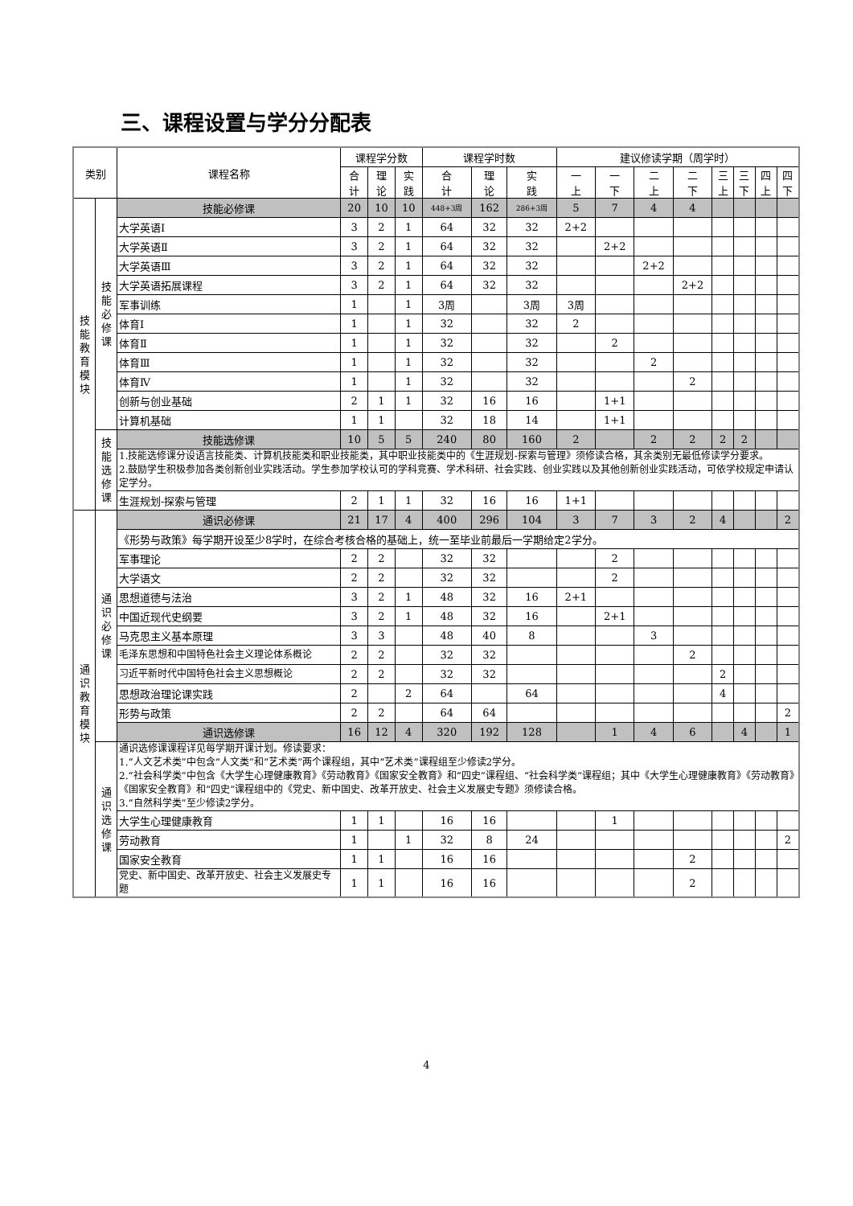三、课程设置与学分分配表
| 类别 | | 课程名称 | 课程学分数 | | | 课程学时数 | | | 建议修读学期（周学时） | | | | | | | |
| --- | --- | --- | --- | --- | --- | --- | --- | --- | --- | --- | --- | --- | --- | --- | --- | --- |
| | | | 合 计 | 理 论 | 实 践 | 合 计 | 理 论 | 实 践 | 一 上 | 一 下 | 二 上 | 二 下 | 三 上 | 三 下 | 四 上 | 四 下 |
| 技 能 教 育 模 块 | 技 能 必 修 课 | 技能必修课 | 20 | 10 | 10 | 448+3周 | 162 | 286+3周 | 5 | 7 | 4 | 4 | | | | |
| | | 大学英语Ⅰ | 3 | 2 | 1 | 64 | 32 | 32 | 2+2 | | | | | | | |
| | | 大学英语Ⅱ | 3 | 2 | 1 | 64 | 32 | 32 | | 2+2 | | | | | | |
| | | 大学英语Ⅲ | 3 | 2 | 1 | 64 | 32 | 32 | | | 2+2 | | | | | |
| | | 大学英语拓展课程 | 3 | 2 | 1 | 64 | 32 | 32 | | | | 2+2 | | | | |
| | | 军事训练 | 1 | | 1 | 3周 | | 3周 | 3周 | | | | | | | |
| | | 体育Ⅰ | 1 | | 1 | 32 | | 32 | 2 | | | | | | | |
| | | 体育Ⅱ | 1 | | 1 | 32 | | 32 | | 2 | | | | | | |
| | | 体育Ⅲ | 1 | | 1 | 32 | | 32 | | | 2 | | | | | |
| | | 体育Ⅳ | 1 | | 1 | 32 | | 32 | | | | 2 | | | | |
| | | 创新与创业基础 | 2 | 1 | 1 | 32 | 16 | 16 | | 1+1 | | | | | | |
| | | 计算机基础 | 1 | 1 | | 32 | 18 | 14 | | 1+1 | | | | | | |
| | 技 能 选 修 课 | 技能选修课 | 10 | 5 | 5 | 240 | 80 | 160 | 2 | | 2 | 2 | 2 | 2 | | |
| | | 1.技能选修课分设语言技能类、计算机技能类和职业技能类，其中职业技能类中的《生涯规划-探索与管理》须修读合格，其余类别无最低修读学分要求。 2.鼓励学生积极参加各类创新创业实践活动。学生参加学校认可的学科竞赛、学术科研、社会实践、创业实践以及其他创新创业实践活动，可依学校规定申请认定学分。 | | | | | | | | | | | | | | |
| | | 生涯规划-探索与管理 | 2 | 1 | 1 | 32 | 16 | 16 | 1+1 | | | | | | | |
| 通 识 教 育 模 块 | 通 识 必 修 课 | 通识必修课 | 21 | 17 | 4 | 400 | 296 | 104 | 3 | 7 | 3 | 2 | 4 | | | 2 |
| | | 《形势与政策》每学期开设至少8学时，在综合考核合格的基础上，统一至毕业前最后一学期给定2学分。 | | | | | | | | | | | | | | |
| | | 军事理论 | 2 | 2 | | 32 | 32 | | | 2 | | | | | | |
| | | 大学语文 | 2 | 2 | | 32 | 32 | | | 2 | | | | | | |
| | | 思想道德与法治 | 3 | 2 | 1 | 48 | 32 | 16 | 2+1 | | | | | | | |
| | | 中国近现代史纲要 | 3 | 2 | 1 | 48 | 32 | 16 | | 2+1 | | | | | | |
| | | 马克思主义基本原理 | 3 | 3 | | 48 | 40 | 8 | | | 3 | | | | | |
| | | 毛泽东思想和中国特色社会主义理论体系概论 | 2 | 2 | | 32 | 32 | | | | | 2 | | | | |
| | | 习近平新时代中国特色社会主义思想概论 | 2 | 2 | | 32 | 32 | | | | | | 2 | | | |
| | | 思想政治理论课实践 | 2 | | 2 | 64 | | 64 | | | | | 4 | | | |
| | | 形势与政策 | 2 | 2 | | 64 | 64 | | | | | | | | | 2 |
| | | 通识选修课 | 16 | 12 | 4 | 320 | 192 | 128 | | 1 | 4 | 6 | | 4 | | 1 |
| | 通 识 选 修 课 | 通识选修课课程详见每学期开课计划。修读要求： 1.“人文艺术类”中包含“人文类”和“艺术类”两个课程组，其中“艺术类”课程组至少修读2学分。 2.“社会科学类”中包含《大学生心理健康教育》《劳动教育》《国家安全教育》和“四史”课程组、“社会科学类”课程组；其中《大学生心理健康教育》《劳动教育》《国家安全教育》和“四史”课程组中的《党史、新中国史、改革开放史、社会主义发展史专题》须修读合格。 3.“自然科学类”至少修读2学分。 | | | | | | | | | | | | | | |
| | | 大学生心理健康教育 | 1 | 1 | | 16 | 16 | | | 1 | | | | | | |
| | | 劳动教育 | 1 | | 1 | 32 | 8 | 24 | | | | | | | | 2 |
| | | 国家安全教育 | 1 | 1 | | 16 | 16 | | | | | 2 | | | | |
| | | 党史、新中国史、改革开放史、社会主义发展史专题 | 1 | 1 | | 16 | 16 | | | | | 2 | | | | |
4